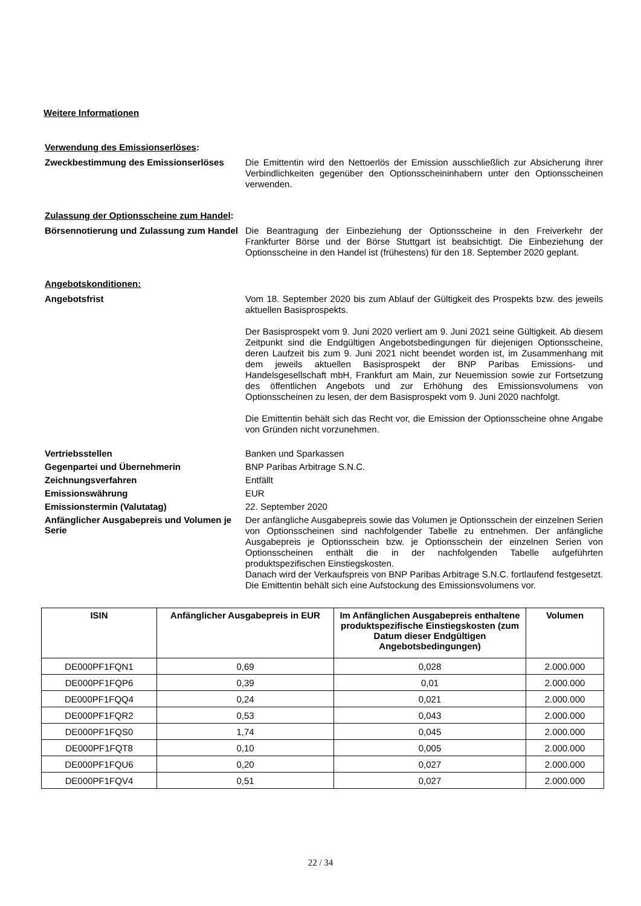Weitere Informationen
Verwendung des Emissionserlöses:
Zweckbestimmung des Emissionserlöses
Die Emittentin wird den Nettoerlös der Emission ausschließlich zur Absicherung ihrer Verbindlichkeiten gegenüber den Optionsscheininhabern unter den Optionsscheinen verwenden.
Zulassung der Optionsscheine zum Handel:
Börsennotierung und Zulassung zum Handel
Die Beantragung der Einbeziehung der Optionsscheine in den Freiverkehr der Frankfurter Börse und der Börse Stuttgart ist beabsichtigt. Die Einbeziehung der Optionsscheine in den Handel ist (frühestens) für den 18. September 2020 geplant.
Angebotskonditionen:
Angebotsfrist
Vom 18. September 2020 bis zum Ablauf der Gültigkeit des Prospekts bzw. des jeweils aktuellen Basisprospekts.
Der Basisprospekt vom 9. Juni 2020 verliert am 9. Juni 2021 seine Gültigkeit. Ab diesem Zeitpunkt sind die Endgültigen Angebotsbedingungen für diejenigen Optionsscheine, deren Laufzeit bis zum 9. Juni 2021 nicht beendet worden ist, im Zusammenhang mit dem jeweils aktuellen Basisprospekt der BNP Paribas Emissions- und Handelsgesellschaft mbH, Frankfurt am Main, zur Neuemission sowie zur Fortsetzung des öffentlichen Angebots und zur Erhöhung des Emissionsvolumens von Optionsscheinen zu lesen, der dem Basisprospekt vom 9. Juni 2020 nachfolgt.
Die Emittentin behält sich das Recht vor, die Emission der Optionsscheine ohne Angabe von Gründen nicht vorzunehmen.
Vertriebsstellen
Banken und Sparkassen
Gegenpartei und Übernehmerin
BNP Paribas Arbitrage S.N.C.
Zeichnungsverfahren
Entfällt
Emissionswährung
EUR
Emissionstermin (Valutatag)
22. September 2020
Anfänglicher Ausgabepreis und Volumen je Serie
Der anfängliche Ausgabepreis sowie das Volumen je Optionsschein der einzelnen Serien von Optionsscheinen sind nachfolgender Tabelle zu entnehmen. Der anfängliche Ausgabepreis je Optionsschein bzw. je Optionsschein der einzelnen Serien von Optionsscheinen enthält die in der nachfolgenden Tabelle aufgeführten produktspezifischen Einstiegskosten.
Danach wird der Verkaufspreis von BNP Paribas Arbitrage S.N.C. fortlaufend festgesetzt. Die Emittentin behält sich eine Aufstockung des Emissionsvolumens vor.
| ISIN | Anfänglicher Ausgabepreis in EUR | Im Anfänglichen Ausgabepreis enthaltene produktspezifische Einstiegskosten (zum Datum dieser Endgültigen Angebotsbedingungen) | Volumen |
| --- | --- | --- | --- |
| DE000PF1FQN1 | 0,69 | 0,028 | 2.000.000 |
| DE000PF1FQP6 | 0,39 | 0,01 | 2.000.000 |
| DE000PF1FQQ4 | 0,24 | 0,021 | 2.000.000 |
| DE000PF1FQR2 | 0,53 | 0,043 | 2.000.000 |
| DE000PF1FQS0 | 1,74 | 0,045 | 2.000.000 |
| DE000PF1FQT8 | 0,10 | 0,005 | 2.000.000 |
| DE000PF1FQU6 | 0,20 | 0,027 | 2.000.000 |
| DE000PF1FQV4 | 0,51 | 0,027 | 2.000.000 |
22 / 34